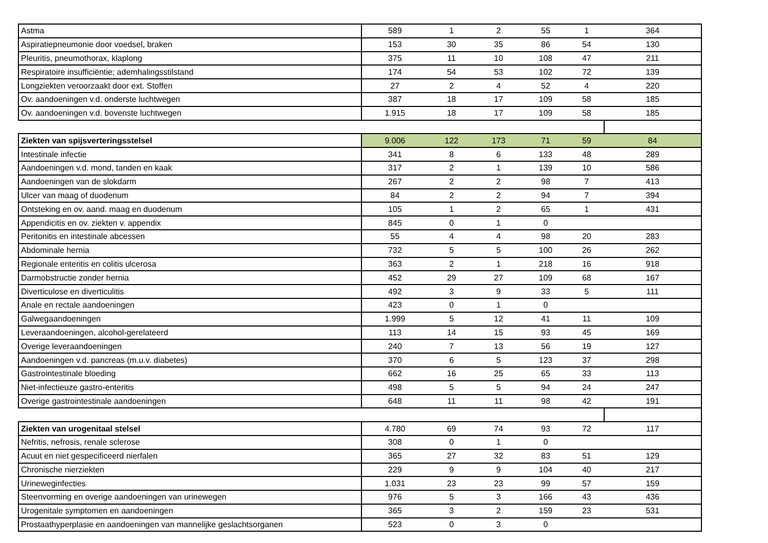| Astma | 589 | 1 | 2 | 55 | 1 | 364 |
| Aspiratiepneumonie door voedsel, braken | 153 | 30 | 35 | 86 | 54 | 130 |
| Pleuritis, pneumothorax, klaplong | 375 | 11 | 10 | 108 | 47 | 211 |
| Respiratoire insufficiëntie; ademhalingsstilstand | 174 | 54 | 53 | 102 | 72 | 139 |
| Longziekten veroorzaakt door ext. Stoffen | 27 | 2 | 4 | 52 | 4 | 220 |
| Ov. aandoeningen v.d. onderste luchtwegen | 387 | 18 | 17 | 109 | 58 | 185 |
| Ov. aandoeningen v.d. bovenste luchtwegen | 1.915 | 18 | 17 | 109 | 58 | 185 |
| Ziekten van spijsverteringsstelsel | 9.006 | 122 | 173 | 71 | 59 | 84 |
| Intestinale infectie | 341 | 8 | 6 | 133 | 48 | 289 |
| Aandoeningen v.d. mond, tanden en kaak | 317 | 2 | 1 | 139 | 10 | 586 |
| Aandoeningen van de slokdarm | 267 | 2 | 2 | 98 | 7 | 413 |
| Ulcer van maag of duodenum | 84 | 2 | 2 | 94 | 7 | 394 |
| Ontsteking en ov. aand. maag en duodenum | 105 | 1 | 2 | 65 | 1 | 431 |
| Appendicitis en ov. ziekten v. appendix | 845 | 0 | 1 | 0 | | |
| Peritonitis en intestinale abcessen | 55 | 4 | 4 | 98 | 20 | 283 |
| Abdominale hernia | 732 | 5 | 5 | 100 | 26 | 262 |
| Regionale enteritis en colitis ulcerosa | 363 | 2 | 1 | 218 | 16 | 918 |
| Darmobstructie zonder hernia | 452 | 29 | 27 | 109 | 68 | 167 |
| Diverticulose en diverticulitis | 492 | 3 | 9 | 33 | 5 | 111 |
| Anale en rectale aandoeningen | 423 | 0 | 1 | 0 | | |
| Galwegaandoeningen | 1.999 | 5 | 12 | 41 | 11 | 109 |
| Leveraandoeningen, alcohol-gerelateerd | 113 | 14 | 15 | 93 | 45 | 169 |
| Overige leveraandoeningen | 240 | 7 | 13 | 56 | 19 | 127 |
| Aandoeningen v.d. pancreas (m.u.v. diabetes) | 370 | 6 | 5 | 123 | 37 | 298 |
| Gastrointestinale bloeding | 662 | 16 | 25 | 65 | 33 | 113 |
| Niet-infectieuze gastro-enteritis | 498 | 5 | 5 | 94 | 24 | 247 |
| Overige gastrointestinale aandoeningen | 648 | 11 | 11 | 98 | 42 | 191 |
| Ziekten van urogenitaal stelsel | 4.780 | 69 | 74 | 93 | 72 | 117 |
| Nefritis, nefrosis, renale sclerose | 308 | 0 | 1 | 0 | | |
| Acuut en niet gespecificeerd nierfalen | 365 | 27 | 32 | 83 | 51 | 129 |
| Chronische nierziekten | 229 | 9 | 9 | 104 | 40 | 217 |
| Urineweginfecties | 1.031 | 23 | 23 | 99 | 57 | 159 |
| Steenvorming en overige aandoeningen van urinewegen | 976 | 5 | 3 | 166 | 43 | 436 |
| Urogenitale symptomen en aandoeningen | 365 | 3 | 2 | 159 | 23 | 531 |
| Prostaathyperplasie en aandoeningen van mannelijke geslachtsorganen | 523 | 0 | 3 | 0 | | |